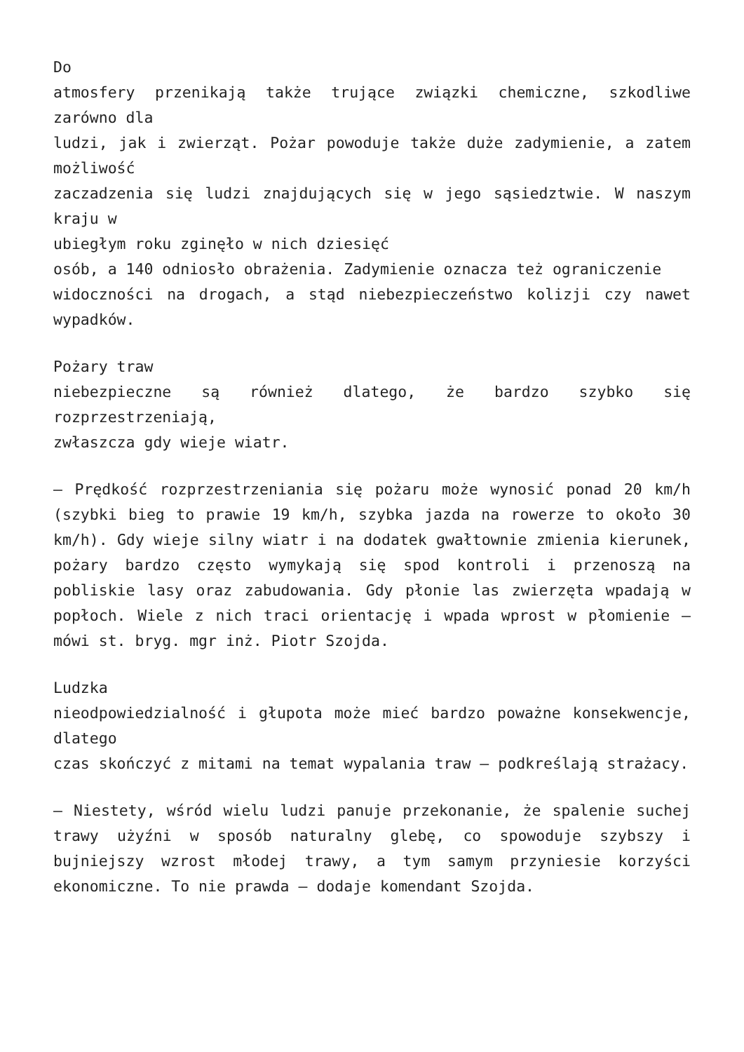Do
atmosfery przenikają także trujące związki chemiczne, szkodliwe zarówno dla
ludzi, jak i zwierząt. Pożar powoduje także duże zadymienie, a zatem możliwość
zaczadzenia się ludzi znajdujących się w jego sąsiedztwie. W naszym kraju w
ubiegłym roku zginęło w nich dziesięć
osób, a 140 odniosło obrażenia. Zadymienie oznacza też ograniczenie
widoczności na drogach, a stąd niebezpieczeństwo kolizji czy nawet wypadków.
Pożary traw
niebezpieczne są również dlatego, że bardzo szybko się rozprzestrzeniają,
zwłaszcza gdy wieje wiatr.
– Prędkość rozprzestrzeniania się pożaru może wynosić ponad 20 km/h (szybki bieg to prawie 19 km/h, szybka jazda na rowerze to około 30 km/h). Gdy wieje silny wiatr i na dodatek gwałtownie zmienia kierunek, pożary bardzo często wymykają się spod kontroli i przenoszą na pobliskie lasy oraz zabudowania. Gdy płonie las zwierzęta wpadają w popłoch. Wiele z nich traci orientację i wpada wprost w płomienie – mówi st. bryg. mgr inż. Piotr Szojda.
Ludzka
nieodpowiedzialność i głupota może mieć bardzo poważne konsekwencje, dlatego
czas skończyć z mitami na temat wypalania traw – podkreślają strażacy.
– Niestety, wśród wielu ludzi panuje przekonanie, że spalenie suchej trawy użyźni w sposób naturalny glebę, co spowoduje szybszy i bujniejszy wzrost młodej trawy, a tym samym przyniesie korzyści ekonomiczne. To nie prawda – dodaje komendant Szojda.